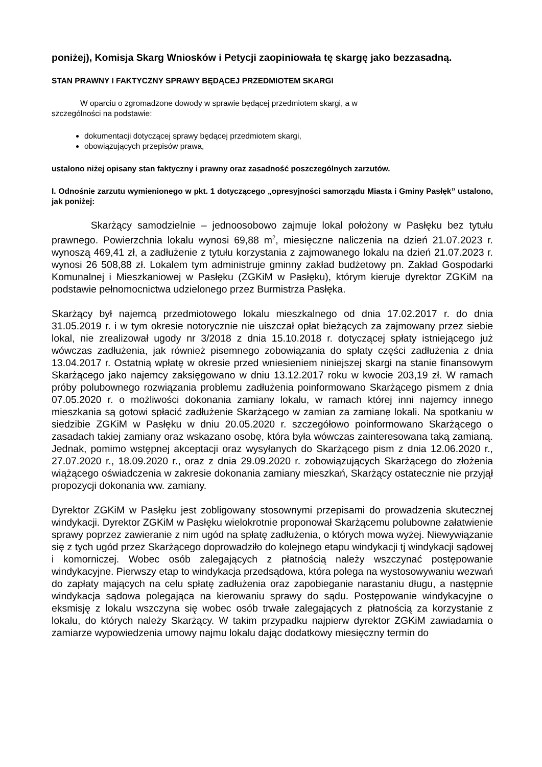poniżej), Komisja Skarg Wniosków i Petycji zaopiniowała tę skargę jako bezzasadną.
STAN PRAWNY I FAKTYCZNY SPRAWY BĘDĄCEJ PRZEDMIOTEM SKARGI
W oparciu o zgromadzone dowody w sprawie będącej przedmiotem skargi, a w
szczególności na podstawie:
dokumentacji dotyczącej sprawy będącej przedmiotem skargi,
obowiązujących przepisów prawa,
ustalono niżej opisany stan faktyczny i prawny oraz zasadność poszczególnych zarzutów.
I. Odnośnie zarzutu wymienionego w pkt. 1 dotyczącego „opresyjności samorządu Miasta i Gminy Pasłęk” ustalono, jak poniżej:
Skarżący samodzielnie – jednoosobowo zajmuje lokal położony w Pasłęku bez tytułu prawnego. Powierzchnia lokalu wynosi 69,88 m<sup>2</sup>, miesięczne naliczenia na dzień 21.07.2023 r. wynoszą 469,41 zł, a zadłużenie z tytułu korzystania z zajmowanego lokalu na dzień 21.07.2023 r. wynosi 26 508,88 zł. Lokalem tym administruje gminny zakład budżetowy pn. Zakład Gospodarki Komunalnej i Mieszkaniowej w Pasłęku (ZGKiM w Pasłęku), którym kieruje dyrektor ZGKiM na podstawie pełnomocnictwa udzielonego przez Burmistrza Pasłęka.
Skarżący był najemcą przedmiotowego lokalu mieszkalnego od dnia 17.02.2017 r. do dnia 31.05.2019 r. i w tym okresie notorycznie nie uiszczał opłat bieżących za zajmowany przez siebie lokal, nie zrealizował ugody nr 3/2018 z dnia 15.10.2018 r. dotyczącej spłaty istniejącego już wówczas zadłużenia, jak również pisemnego zobowiązania do spłaty części zadłużenia z dnia 13.04.2017 r. Ostatnią wpłatę w okresie przed wniesieniem niniejszej skargi na stanie finansowym Skarżącego jako najemcy zaksięgowano w dniu 13.12.2017 roku w kwocie 203,19 zł. W ramach próby polubownego rozwiązania problemu zadłużenia poinformowano Skarżącego pismem z dnia 07.05.2020 r. o możliwości dokonania zamiany lokalu, w ramach której inni najemcy innego mieszkania są gotowi spłacić zadłużenie Skarżącego w zamian za zamianę lokali. Na spotkaniu w siedzibie ZGKiM w Pasłęku w dniu 20.05.2020 r. szczegółowo poinformowano Skarżącego o zasadach takiej zamiany oraz wskazano osobę, która była wówczas zainteresowana taką zamianą. Jednak, pomimo wstępnej akceptacji oraz wysyłanych do Skarżącego pism z dnia 12.06.2020 r., 27.07.2020 r., 18.09.2020 r., oraz z dnia 29.09.2020 r. zobowiązujących Skarżącego do złożenia wiążącego oświadczenia w zakresie dokonania zamiany mieszkań, Skarżący ostatecznie nie przyjął propozycji dokonania ww. zamiany.
Dyrektor ZGKiM w Pasłęku jest zobligowany stosownymi przepisami do prowadzenia skutecznej windykacji. Dyrektor ZGKiM w Pasłęku wielokrotnie proponował Skarżącemu polubowne załatwienie sprawy poprzez zawieranie z nim ugód na spłatę zadłużenia, o których mowa wyżej. Niewywiązanie się z tych ugód przez Skarżącego doprowadziło do kolejnego etapu windykacji tj windykacji sądowej i komorniczej. Wobec osób zalegających z płatnością należy wszczynać postępowanie windykacyjne. Pierwszy etap to windykacja przedsądowa, która polega na wystosowywaniu wezwań do zapłaty mających na celu spłatę zadłużenia oraz zapobieganie narastaniu długu, a następnie windykacja sądowa polegająca na kierowaniu sprawy do sądu. Postępowanie windykacyjne o eksmisję z lokalu wszczyna się wobec osób trwałe zalegających z płatnością za korzystanie z lokalu, do których należy Skarżący. W takim przypadku najpierw dyrektor ZGKiM zawiadamia o zamiarze wypowiedzenia umowy najmu lokalu dając dodatkowy miesięczny termin do